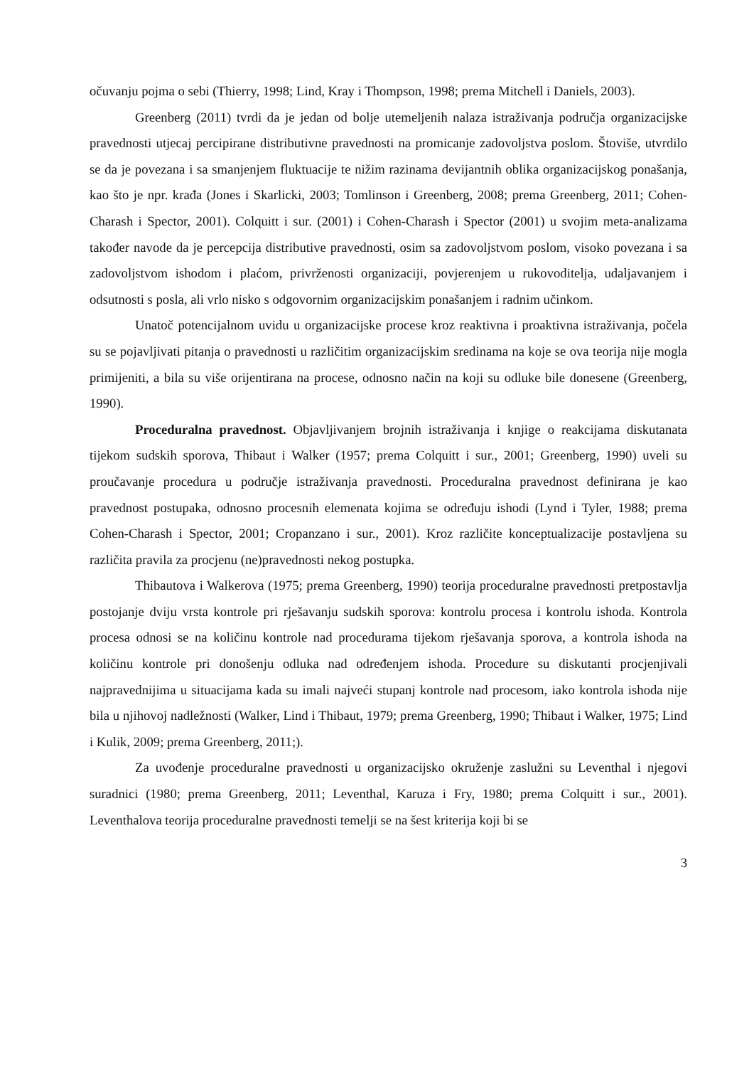očuvanju pojma o sebi (Thierry, 1998; Lind, Kray i Thompson, 1998; prema Mitchell i Daniels, 2003).
Greenberg (2011) tvrdi da je jedan od bolje utemeljenih nalaza istraživanja područja organizacijske pravednosti utjecaj percipirane distributivne pravednosti na promicanje zadovoljstva poslom. Štoviše, utvrdilo se da je povezana i sa smanjenjem fluktuacije te nižim razinama devijantnih oblika organizacijskog ponašanja, kao što je npr. krađa (Jones i Skarlicki, 2003; Tomlinson i Greenberg, 2008; prema Greenberg, 2011; Cohen-Charash i Spector, 2001). Colquitt i sur. (2001) i Cohen-Charash i Spector (2001) u svojim meta-analizama također navode da je percepcija distributive pravednosti, osim sa zadovoljstvom poslom, visoko povezana i sa zadovoljstvom ishodom i plaćom, privrženosti organizaciji, povjerenjem u rukovoditelja, udaljavanjem i odsutnosti s posla, ali vrlo nisko s odgovornim organizacijskim ponašanjem i radnim učinkom.
Unatoč potencijalnom uvidu u organizacijske procese kroz reaktivna i proaktivna istraživanja, počela su se pojavljivati pitanja o pravednosti u različitim organizacijskim sredinama na koje se ova teorija nije mogla primijeniti, a bila su više orijentirana na procese, odnosno način na koji su odluke bile donesene (Greenberg, 1990).
Proceduralna pravednost. Objavljivanjem brojnih istraživanja i knjige o reakcijama diskutanata tijekom sudskih sporova, Thibaut i Walker (1957; prema Colquitt i sur., 2001; Greenberg, 1990) uveli su proučavanje procedura u područje istraživanja pravednosti. Proceduralna pravednost definirana je kao pravednost postupaka, odnosno procesnih elemenata kojima se određuju ishodi (Lynd i Tyler, 1988; prema Cohen-Charash i Spector, 2001; Cropanzano i sur., 2001). Kroz različite konceptualizacije postavljena su različita pravila za procjenu (ne)pravednosti nekog postupka.
Thibautova i Walkerova (1975; prema Greenberg, 1990) teorija proceduralne pravednosti pretpostavlja postojanje dviju vrsta kontrole pri rješavanju sudskih sporova: kontrolu procesa i kontrolu ishoda. Kontrola procesa odnosi se na količinu kontrole nad procedurama tijekom rješavanja sporova, a kontrola ishoda na količinu kontrole pri donošenju odluka nad određenjem ishoda. Procedure su diskutanti procjenjivali najpravednijima u situacijama kada su imali najveći stupanj kontrole nad procesom, iako kontrola ishoda nije bila u njihovoj nadležnosti (Walker, Lind i Thibaut, 1979; prema Greenberg, 1990; Thibaut i Walker, 1975; Lind i Kulik, 2009; prema Greenberg, 2011;).
Za uvođenje proceduralne pravednosti u organizacijsko okruženje zaslužni su Leventhal i njegovi suradnici (1980; prema Greenberg, 2011; Leventhal, Karuza i Fry, 1980; prema Colquitt i sur., 2001). Leventhalova teorija proceduralne pravednosti temelji se na šest kriterija koji bi se
3